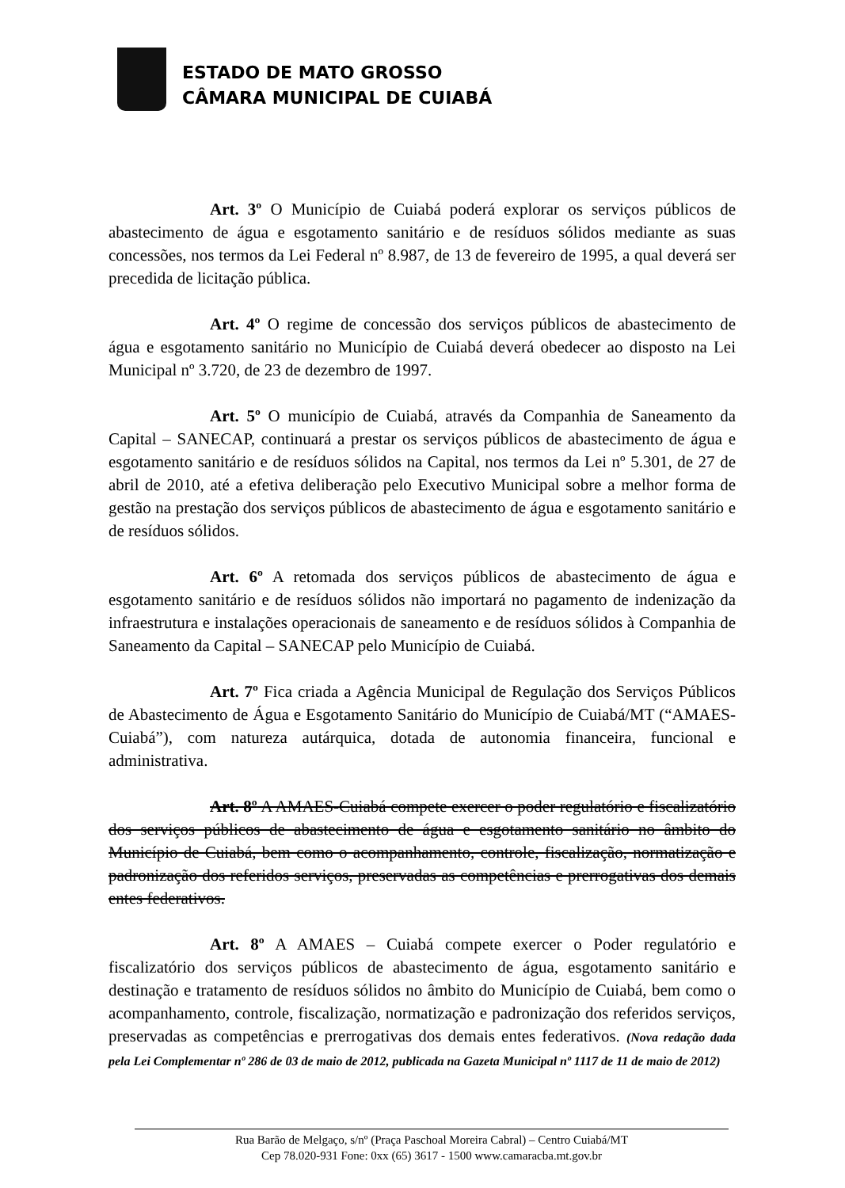ESTADO DE MATO GROSSO
CÂMARA MUNICIPAL DE CUIABÁ
Art. 3º O Município de Cuiabá poderá explorar os serviços públicos de abastecimento de água e esgotamento sanitário e de resíduos sólidos mediante as suas concessões, nos termos da Lei Federal nº 8.987, de 13 de fevereiro de 1995, a qual deverá ser precedida de licitação pública.
Art. 4º O regime de concessão dos serviços públicos de abastecimento de água e esgotamento sanitário no Município de Cuiabá deverá obedecer ao disposto na Lei Municipal nº 3.720, de 23 de dezembro de 1997.
Art. 5º O município de Cuiabá, através da Companhia de Saneamento da Capital – SANECAP, continuará a prestar os serviços públicos de abastecimento de água e esgotamento sanitário e de resíduos sólidos na Capital, nos termos da Lei nº 5.301, de 27 de abril de 2010, até a efetiva deliberação pelo Executivo Municipal sobre a melhor forma de gestão na prestação dos serviços públicos de abastecimento de água e esgotamento sanitário e de resíduos sólidos.
Art. 6º A retomada dos serviços públicos de abastecimento de água e esgotamento sanitário e de resíduos sólidos não importará no pagamento de indenização da infraestrutura e instalações operacionais de saneamento e de resíduos sólidos à Companhia de Saneamento da Capital – SANECAP pelo Município de Cuiabá.
Art. 7º Fica criada a Agência Municipal de Regulação dos Serviços Públicos de Abastecimento de Água e Esgotamento Sanitário do Município de Cuiabá/MT (“AMAES-Cuiabá”), com natureza autárquica, dotada de autonomia financeira, funcional e administrativa.
Art. 8º A AMAES-Cuiabá compete exercer o poder regulatório e fiscalizatório dos serviços públicos de abastecimento de água e esgotamento sanitário no âmbito do Município de Cuiabá, bem como o acompanhamento, controle, fiscalização, normatização e padronização dos referidos serviços, preservadas as competências e prerrogativas dos demais entes federativos.
Art. 8º A AMAES – Cuiabá compete exercer o Poder regulatório e fiscalizatório dos serviços públicos de abastecimento de água, esgotamento sanitário e destinação e tratamento de resíduos sólidos no âmbito do Município de Cuiabá, bem como o acompanhamento, controle, fiscalização, normatização e padronização dos referidos serviços, preservadas as competências e prerrogativas dos demais entes federativos. (Nova redação dada pela Lei Complementar nº 286 de 03 de maio de 2012, publicada na Gazeta Municipal nº 1117 de 11 de maio de 2012)
Rua Barão de Melgaço, s/nº (Praça Paschoal Moreira Cabral) – Centro Cuiabá/MT
Cep 78.020-931 Fone: 0xx (65) 3617 - 1500 www.camaracba.mt.gov.br